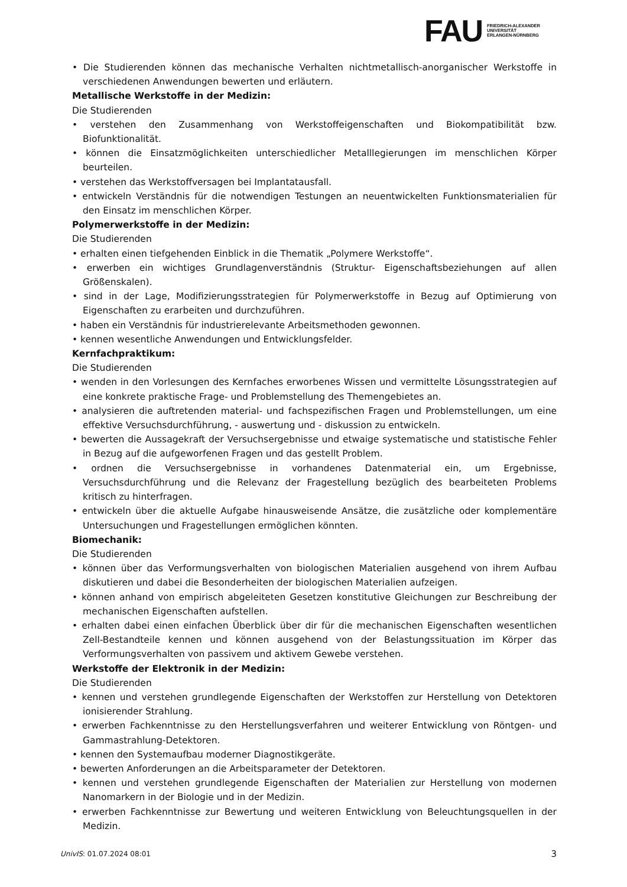FAU
FRIEDRICH-ALEXANDER
UNIVERSITÄT
ERLANGEN-NÜRNBERG
• Die Studierenden können das mechanische Verhalten nichtmetallisch-anorganischer Werkstoffe in verschiedenen Anwendungen bewerten und erläutern.
Metallische Werkstoffe in der Medizin:
Die Studierenden
• verstehen den Zusammenhang von Werkstoffeigenschaften und Biokompatibilität bzw. Biofunktionalität.
• können die Einsatzmöglichkeiten unterschiedlicher Metalllegierungen im menschlichen Körper beurteilen.
• verstehen das Werkstoffversagen bei Implantatausfall.
• entwickeln Verständnis für die notwendigen Testungen an neuentwickelten Funktionsmaterialien für den Einsatz im menschlichen Körper.
Polymerwerkstoffe in der Medizin:
Die Studierenden
• erhalten einen tiefgehenden Einblick in die Thematik „Polymere Werkstoffe“.
• erwerben ein wichtiges Grundlagenverständnis (Struktur- Eigenschaftsbeziehungen auf allen Größenskalen).
• sind in der Lage, Modifizierungsstrategien für Polymerwerkstoffe in Bezug auf Optimierung von Eigenschaften zu erarbeiten und durchzuführen.
• haben ein Verständnis für industrierelevante Arbeitsmethoden gewonnen.
• kennen wesentliche Anwendungen und Entwicklungsfelder.
Kernfachpraktikum:
Die Studierenden
• wenden in den Vorlesungen des Kernfaches erworbenes Wissen und vermittelte Lösungsstrategien auf eine konkrete praktische Frage- und Problemstellung des Themengebietes an.
• analysieren die auftretenden material- und fachspezifischen Fragen und Problemstellungen, um eine effektive Versuchsdurchführung, - auswertung und - diskussion zu entwickeln.
• bewerten die Aussagekraft der Versuchsergebnisse und etwaige systematische und statistische Fehler in Bezug auf die aufgeworfenen Fragen und das gestellt Problem.
• ordnen die Versuchsergebnisse in vorhandenes Datenmaterial ein, um Ergebnisse, Versuchsdurchführung und die Relevanz der Fragestellung bezüglich des bearbeiteten Problems kritisch zu hinterfragen.
• entwickeln über die aktuelle Aufgabe hinausweisende Ansätze, die zusätzliche oder komplementäre Untersuchungen und Fragestellungen ermöglichen könnten.
Biomechanik:
Die Studierenden
• können über das Verformungsverhalten von biologischen Materialien ausgehend von ihrem Aufbau diskutieren und dabei die Besonderheiten der biologischen Materialien aufzeigen.
• können anhand von empirisch abgeleiteten Gesetzen konstitutive Gleichungen zur Beschreibung der mechanischen Eigenschaften aufstellen.
• erhalten dabei einen einfachen Überblick über dir für die mechanischen Eigenschaften wesentlichen Zell-Bestandteile kennen und können ausgehend von der Belastungssituation im Körper das Verformungsverhalten von passivem und aktivem Gewebe verstehen.
Werkstoffe der Elektronik in der Medizin:
Die Studierenden
• kennen und verstehen grundlegende Eigenschaften der Werkstoffen zur Herstellung von Detektoren ionisierender Strahlung.
• erwerben Fachkenntnisse zu den Herstellungsverfahren und weiterer Entwicklung von Röntgen- und Gammastrahlung-Detektoren.
• kennen den Systemaufbau moderner Diagnostikgeräte.
• bewerten Anforderungen an die Arbeitsparameter der Detektoren.
• kennen und verstehen grundlegende Eigenschaften der Materialien zur Herstellung von modernen Nanomarkern in der Biologie und in der Medizin.
• erwerben Fachkenntnisse zur Bewertung und weiteren Entwicklung von Beleuchtungsquellen in der Medizin.
UnivIS: 01.07.2024 08:01 3